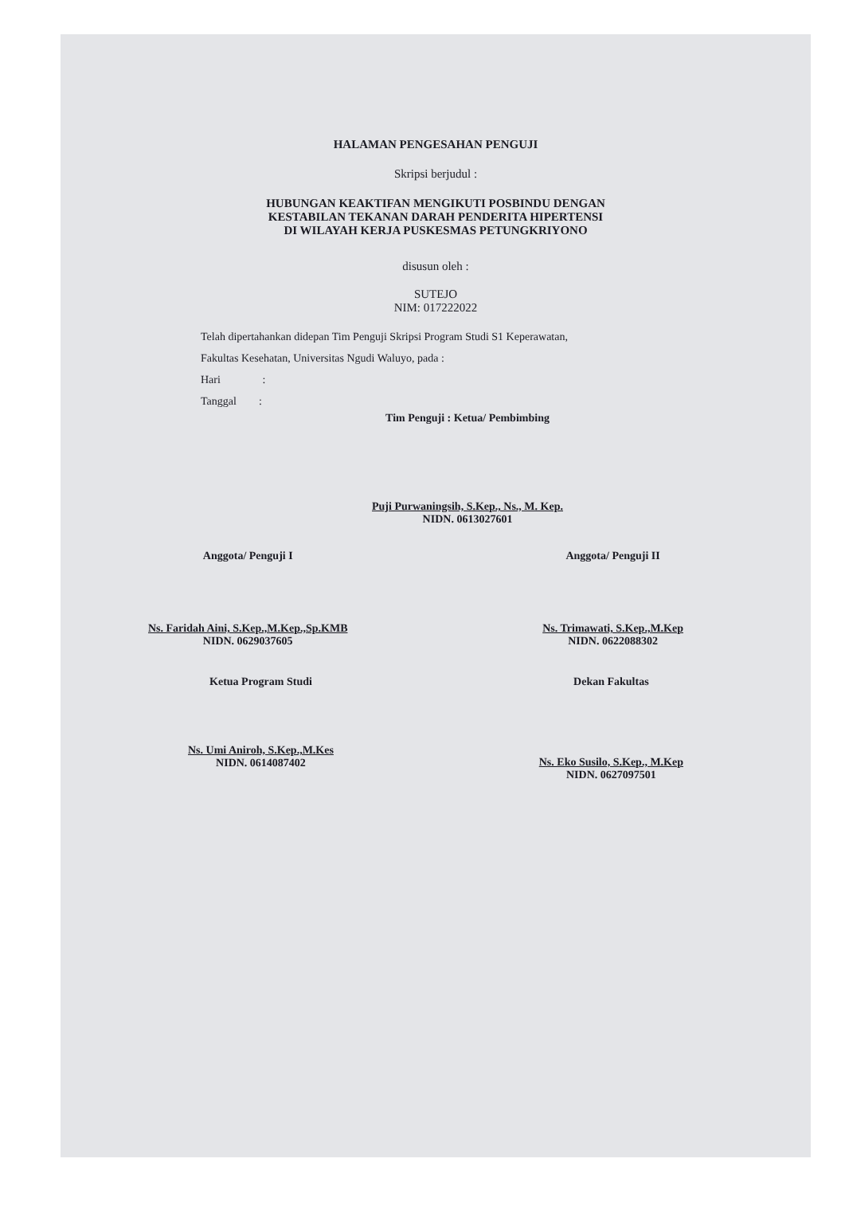HALAMAN PENGESAHAN PENGUJI
Skripsi berjudul :
HUBUNGAN KEAKTIFAN MENGIKUTI POSBINDU DENGAN
KESTABILAN TEKANAN DARAH PENDERITA HIPERTENSI
DI WILAYAH KERJA PUSKESMAS PETUNGKRIYONO
disusun oleh :
SUTEJO
NIM: 017222022
Telah dipertahankan didepan Tim Penguji Skripsi Program Studi S1 Keperawatan,
Fakultas Kesehatan, Universitas Ngudi Waluyo, pada :
Hari :
Tanggal :
Tim Penguji : Ketua/ Pembimbing
Puji Purwaningsih, S.Kep., Ns., M. Kep.
NIDN. 0613027601
Anggota/ Penguji I
Ns. Faridah Aini, S.Kep.,M.Kep.,Sp.KMB
NIDN. 0629037605
Anggota/ Penguji II
Ns. Trimawati, S.Kep.,M.Kep
NIDN. 0622088302
Ketua Program Studi
Ns. Umi Aniroh, S.Kep.,M.Kes
NIDN. 0614087402
Dekan Fakultas
Ns. Eko Susilo, S.Kep., M.Kep
NIDN. 0627097501